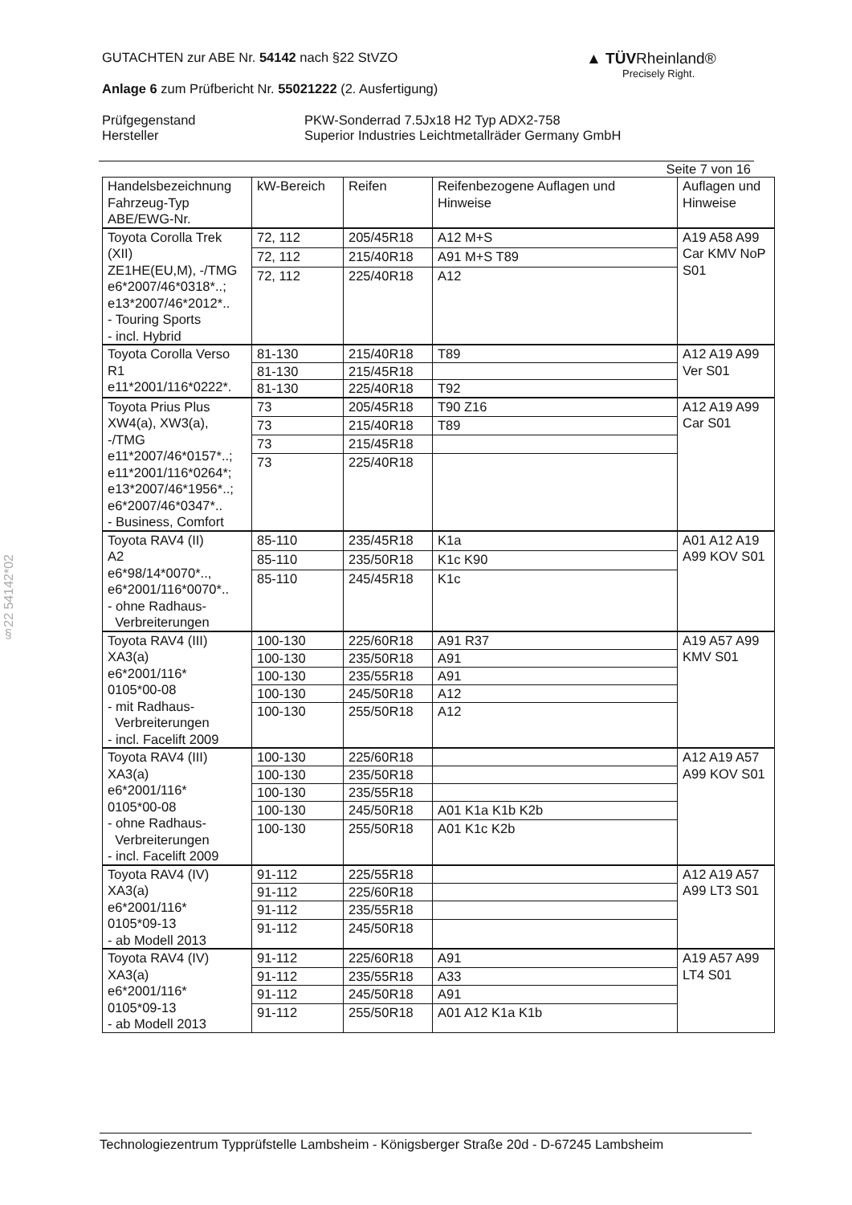▲ TÜVRheinland®
Precisely Right.
GUTACHTEN zur ABE Nr. 54142 nach §22 StVZO
Anlage 6 zum Prüfbericht Nr. 55021222 (2. Ausfertigung)
Prüfgegenstand
Hersteller
PKW-Sonderrad 7.5Jx18 H2 Typ ADX2-758
Superior Industries Leichtmetallräder Germany GmbH
Seite 7 von 16
| Handelsbezeichnung Fahrzeug-Typ ABE/EWG-Nr. | kW-Bereich | Reifen | Reifenbezogene Auflagen und Hinweise | Auflagen und Hinweise |
| --- | --- | --- | --- | --- |
| Toyota Corolla Trek (XII) ZE1HE(EU,M), -/TMG e6*2007/46*0318*..; e13*2007/46*2012*.. - Touring Sports - incl. Hybrid | 72, 112 | 205/45R18 | A12 M+S | A19 A58 A99 Car KMV NoP S01 |
| | 72, 112 | 215/40R18 | A91 M+S T89 | |
| | 72, 112 | 225/40R18 | A12 | |
| Toyota Corolla Verso R1 e11*2001/116*0222*. | 81-130 | 215/40R18 | T89 | A12 A19 A99 Ver S01 |
| | 81-130 | 215/45R18 | | |
| | 81-130 | 225/40R18 | T92 | |
| Toyota Prius Plus XW4(a), XW3(a), -/TMG e11*2007/46*0157*..; e11*2001/116*0264*; e13*2007/46*1956*..; e6*2007/46*0347*.. - Business, Comfort | 73 | 205/45R18 | T90 Z16 | A12 A19 A99 Car S01 |
| | 73 | 215/40R18 | T89 | |
| | 73 | 215/45R18 | | |
| | 73 | 225/40R18 | | |
| Toyota RAV4 (II) A2 e6*98/14*0070*.., e6*2001/116*0070*.. - ohne Radhaus- Verbreiterungen | 85-110 | 235/45R18 | K1a | A01 A12 A19 A99 KOV S01 |
| | 85-110 | 235/50R18 | K1c K90 | |
| | 85-110 | 245/45R18 | K1c | |
| Toyota RAV4 (III) XA3(a) e6*2001/116* 0105*00-08 - mit Radhaus- Verbreiterungen - incl. Facelift 2009 | 100-130 | 225/60R18 | A91 R37 | A19 A57 A99 KMV S01 |
| | 100-130 | 235/50R18 | A91 | |
| | 100-130 | 235/55R18 | A91 | |
| | 100-130 | 245/50R18 | A12 | |
| | 100-130 | 255/50R18 | A12 | |
| Toyota RAV4 (III) XA3(a) e6*2001/116* 0105*00-08 - ohne Radhaus- Verbreiterungen - incl. Facelift 2009 | 100-130 | 225/60R18 | | A12 A19 A57 A99 KOV S01 |
| | 100-130 | 235/50R18 | | |
| | 100-130 | 235/55R18 | | |
| | 100-130 | 245/50R18 | A01 K1a K1b K2b | |
| | 100-130 | 255/50R18 | A01 K1c K2b | |
| Toyota RAV4 (IV) XA3(a) e6*2001/116* 0105*09-13 - ab Modell 2013 | 91-112 | 225/55R18 | | A12 A19 A57 A99 LT3 S01 |
| | 91-112 | 225/60R18 | | |
| | 91-112 | 235/55R18 | | |
| | 91-112 | 245/50R18 | | |
| Toyota RAV4 (IV) XA3(a) e6*2001/116* 0105*09-13 - ab Modell 2013 | 91-112 | 225/60R18 | A91 | A19 A57 A99 LT4 S01 |
| | 91-112 | 235/55R18 | A33 | |
| | 91-112 | 245/50R18 | A91 | |
| | 91-112 | 255/50R18 | A01 A12 K1a K1b | |
§22 54142*02
Technologiezentrum Typprüfstelle Lambsheim - Königsberger Straße 20d - D-67245 Lambsheim